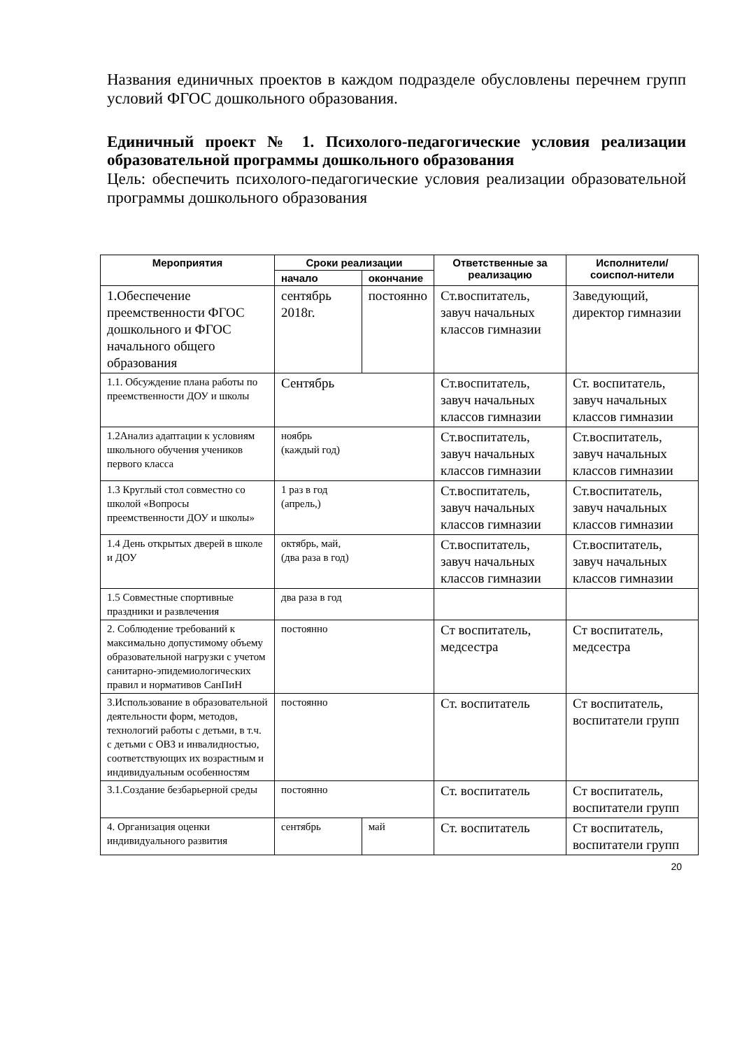Названия единичных проектов в каждом подразделе обусловлены перечнем групп условий ФГОС дошкольного образования.
Единичный проект № 1. Психолого-педагогические условия реализации образовательной программы дошкольного образования
Цель: обеспечить психолого-педагогические условия реализации образовательной программы дошкольного образования
| Мероприятия | Сроки реализации | | Ответственные за реализацию | Исполнители/соиспол-нители |
| --- | --- | --- | --- | --- |
| | начало | окончание | | |
| 1.Обеспечение преемственности ФГОС дошкольного и ФГОС начального общего образования | сентябрь 2018г. | постоянно | Ст.воспитатель, завуч начальных классов гимназии | Заведующий, директор гимназии |
| 1.1. Обсуждение плана работы по преемственности ДОУ и школы | Сентябрь | | Ст.воспитатель, завуч начальных классов гимназии | Ст. воспитатель, завуч начальных классов гимназии |
| 1.2Анализ адаптации к условиям школьного обучения учеников первого класса | ноябрь (каждый год) | | Ст.воспитатель, завуч начальных классов гимназии | Ст.воспитатель, завуч начальных классов гимназии |
| 1.3 Круглый стол совместно со школой «Вопросы преемственности ДОУ и школы» | 1 раз в год (апрель,) | | Ст.воспитатель, завуч начальных классов гимназии | Ст.воспитатель, завуч начальных классов гимназии |
| 1.4 День открытых дверей в школе и ДОУ | октябрь, май, (два раза в год) | | Ст.воспитатель, завуч начальных классов гимназии | Ст.воспитатель, завуч начальных классов гимназии |
| 1.5 Совместные спортивные праздники и развлечения | два раза в год | | | |
| 2. Соблюдение требований к максимально допустимому объему образовательной нагрузки с учетом санитарно-эпидемиологических правил и нормативов СанПиН | постоянно | | Ст воспитатель, медсестра | Ст воспитатель, медсестра |
| 3.Использование в образовательной деятельности форм, методов, технологий работы с детьми, в т.ч. с детьми с ОВЗ и инвалидностью, соответствующих их возрастным и индивидуальным особенностям | постоянно | | Ст. воспитатель | Ст воспитатель, воспитатели групп |
| 3.1.Создание безбарьерной среды | постоянно | | Ст. воспитатель | Ст воспитатель, воспитатели групп |
| 4. Организация оценки индивидуального развития | сентябрь | май | Ст. воспитатель | Ст воспитатель, воспитатели групп |
20